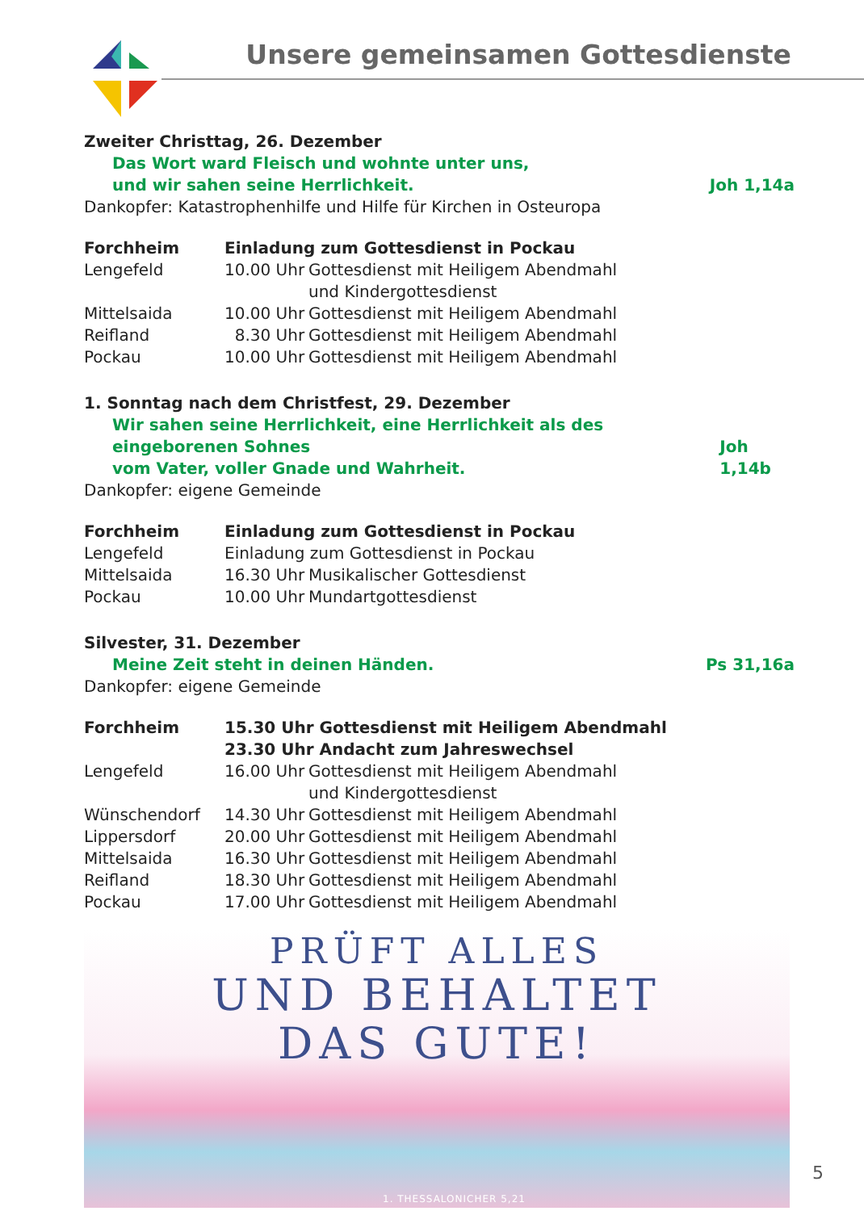Unsere gemeinsamen Gottesdienste
Zweiter Christtag, 26. Dezember
Das Wort ward Fleisch und wohnte unter uns,
und wir sahen seine Herrlichkeit. Joh 1,14a
Dankopfer: Katastrophenhilfe und Hilfe für Kirchen in Osteuropa
| Forchheim | Einladung zum Gottesdienst in Pockau | |
| Lengefeld | 10.00 Uhr | Gottesdienst mit Heiligem Abendmahl und Kindergottesdienst |
| Mittelsaida | 10.00 Uhr | Gottesdienst mit Heiligem Abendmahl |
| Reifland | 8.30 Uhr | Gottesdienst mit Heiligem Abendmahl |
| Pockau | 10.00 Uhr | Gottesdienst mit Heiligem Abendmahl |
1. Sonntag nach dem Christfest, 29. Dezember
Wir sahen seine Herrlichkeit, eine Herrlichkeit als des eingeborenen Sohnes
vom Vater, voller Gnade und Wahrheit. Joh 1,14b
Dankopfer: eigene Gemeinde
| Forchheim | Einladung zum Gottesdienst in Pockau | |
| Lengefeld | Einladung zum Gottesdienst in Pockau | |
| Mittelsaida | 16.30 Uhr | Musikalischer Gottesdienst |
| Pockau | 10.00 Uhr | Mundartgottesdienst |
Silvester, 31. Dezember
Meine Zeit steht in deinen Händen. Ps 31,16a
Dankopfer: eigene Gemeinde
| Forchheim | 15.30 Uhr Gottesdienst mit Heiligem Abendmahl 23.30 Uhr Andacht zum Jahreswechsel | |
| Lengefeld | 16.00 Uhr | Gottesdienst mit Heiligem Abendmahl und Kindergottesdienst |
| Wünschendorf | 14.30 Uhr | Gottesdienst mit Heiligem Abendmahl |
| Lippersdorf | 20.00 Uhr | Gottesdienst mit Heiligem Abendmahl |
| Mittelsaida | 16.30 Uhr | Gottesdienst mit Heiligem Abendmahl |
| Reifland | 18.30 Uhr | Gottesdienst mit Heiligem Abendmahl |
| Pockau | 17.00 Uhr | Gottesdienst mit Heiligem Abendmahl |
PRÜFT ALLES
UND BEHALTET
DAS GUTE!
1. THESSALONICHER 5,21
5